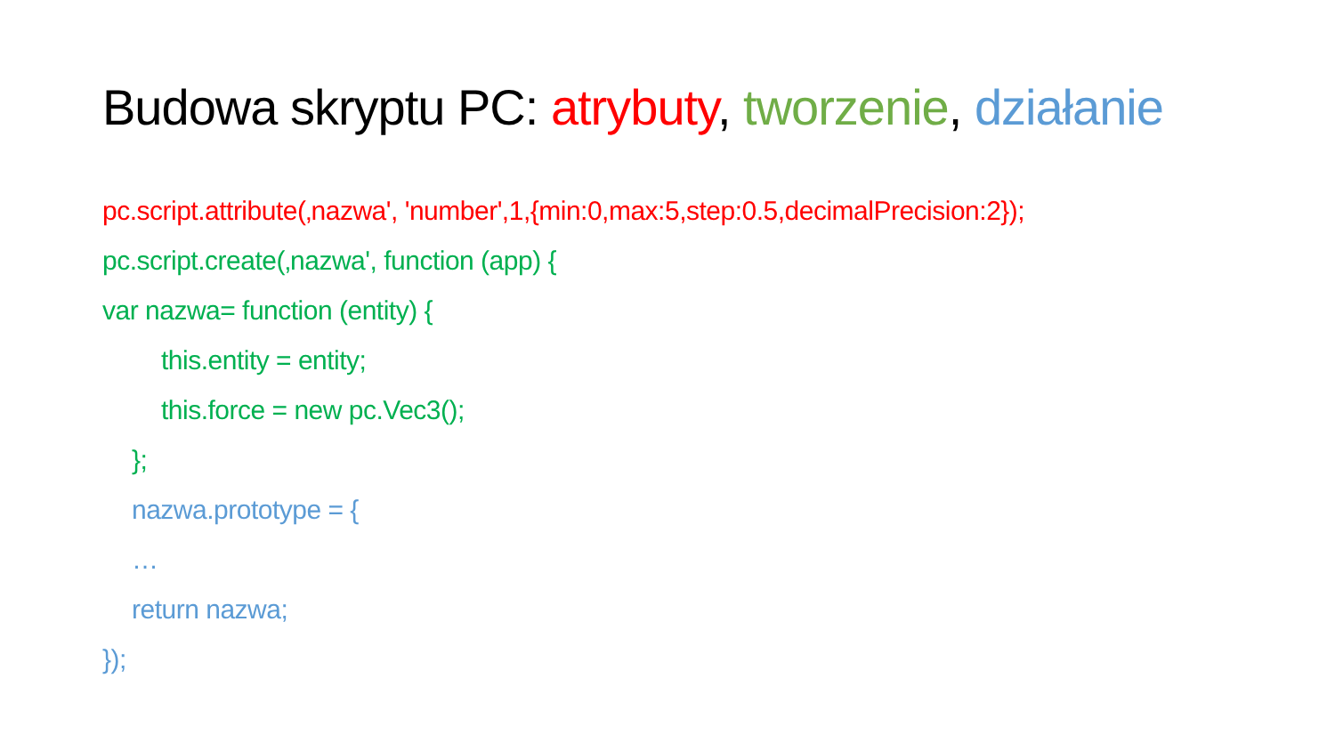Budowa skryptu PC: atrybuty, tworzenie, działanie
pc.script.attribute(‚nazwa', 'number',1,{min:0,max:5,step:0.5,decimalPrecision:2});
pc.script.create(‚nazwa', function (app) {
var nazwa= function (entity) {
this.entity = entity;
this.force = new pc.Vec3();
};
nazwa.prototype = {
…
return nazwa;
});